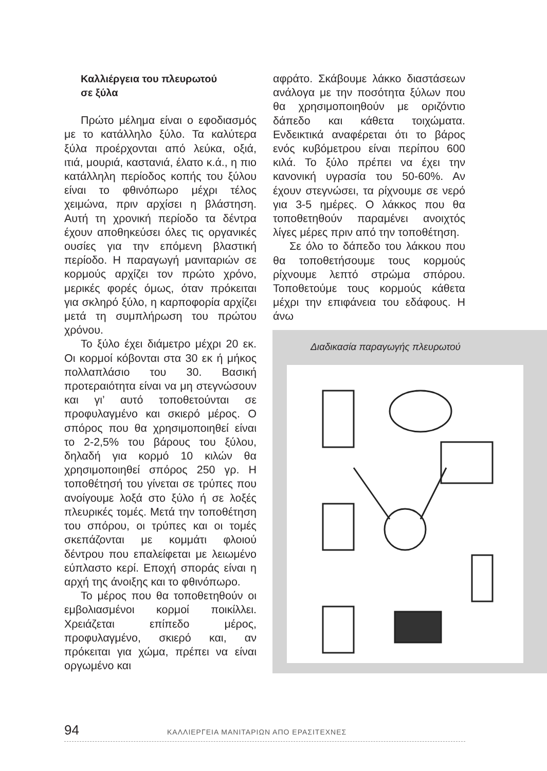Καλλιέργεια του πλευρωτού
σε ξύλα
Πρώτο μέλημα είναι ο εφοδιασμός με το κατάλληλο ξύλο. Τα καλύτερα ξύλα προέρχονται από λεύκα, οξιά, ιτιά, μουριά, καστανιά, έλατο κ.ά., η πιο κατάλληλη περίοδος κοπής του ξύλου είναι το φθινόπωρο μέχρι τέλος χειμώνα, πριν αρχίσει η βλάστηση. Αυτή τη χρονική περίοδο τα δέντρα έχουν αποθηκεύσει όλες τις οργανικές ουσίες για την επόμενη βλαστική περίοδο. Η παραγωγή μανιταριών σε κορμούς αρχίζει τον πρώτο χρόνο, μερικές φορές όμως, όταν πρόκειται για σκληρό ξύλο, η καρποφορία αρχίζει μετά τη συμπλήρωση του πρώτου χρόνου.
Το ξύλο έχει διάμετρο μέχρι 20 εκ. Οι κορμοί κόβονται στα 30 εκ ή μήκος πολλαπλάσιο του 30. Βασική προτεραιότητα είναι να μη στεγνώσουν και γι’ αυτό τοποθετούνται σε προφυλαγμένο και σκιερό μέρος. Ο σπόρος που θα χρησιμοποιηθεί είναι το 2-2,5% του βάρους του ξύλου, δηλαδή για κορμό 10 κιλών θα χρησιμοποιηθεί σπόρος 250 γρ. Η τοποθέτησή του γίνεται σε τρύπες που ανοίγουμε λοξά στο ξύλο ή σε λοξές πλευρικές τομές. Μετά την τοποθέτηση του σπόρου, οι τρύπες και οι τομές σκεπάζονται με κομμάτι φλοιού δέντρου που επαλείφεται με λειωμένο εύπλαστο κερί. Εποχή σποράς είναι η αρχή της άνοιξης και το φθινόπωρο.
Το μέρος που θα τοποθετηθούν οι εμβολιασμένοι κορμοί ποικίλλει. Χρειάζεται επίπεδο μέρος, προφυλαγμένο, σκιερό και, αν πρόκειται για χώμα, πρέπει να είναι οργωμένο και
αφράτο. Σκάβουμε λάκκο διαστάσεων ανάλογα με την ποσότητα ξύλων που θα χρησιμοποιηθούν με οριζόντιο δάπεδο και κάθετα τοιχώματα. Ενδεικτικά αναφέρεται ότι το βάρος ενός κυβόμετρου είναι περίπου 600 κιλά. Το ξύλο πρέπει να έχει την κανονική υγρασία του 50-60%. Αν έχουν στεγνώσει, τα ρίχνουμε σε νερό για 3-5 ημέρες. Ο λάκκος που θα τοποθετηθούν παραμένει ανοιχτός λίγες μέρες πριν από την τοποθέτηση.
Σε όλο το δάπεδο του λάκκου που θα τοποθετήσουμε τους κορμούς ρίχνουμε λεπτό στρώμα σπόρου. Τοποθετούμε τους κορμούς κάθετα μέχρι την επιφάνεια του εδάφους. Η άνω
Διαδικασία παραγωγής πλευρωτού
94 ΚΑΛΛΙΕΡΓΕΙΑ ΜΑΝΙΤΑΡΙΩΝ ΑΠΟ ΕΡΑΣΙΤΕΧΝΕΣ